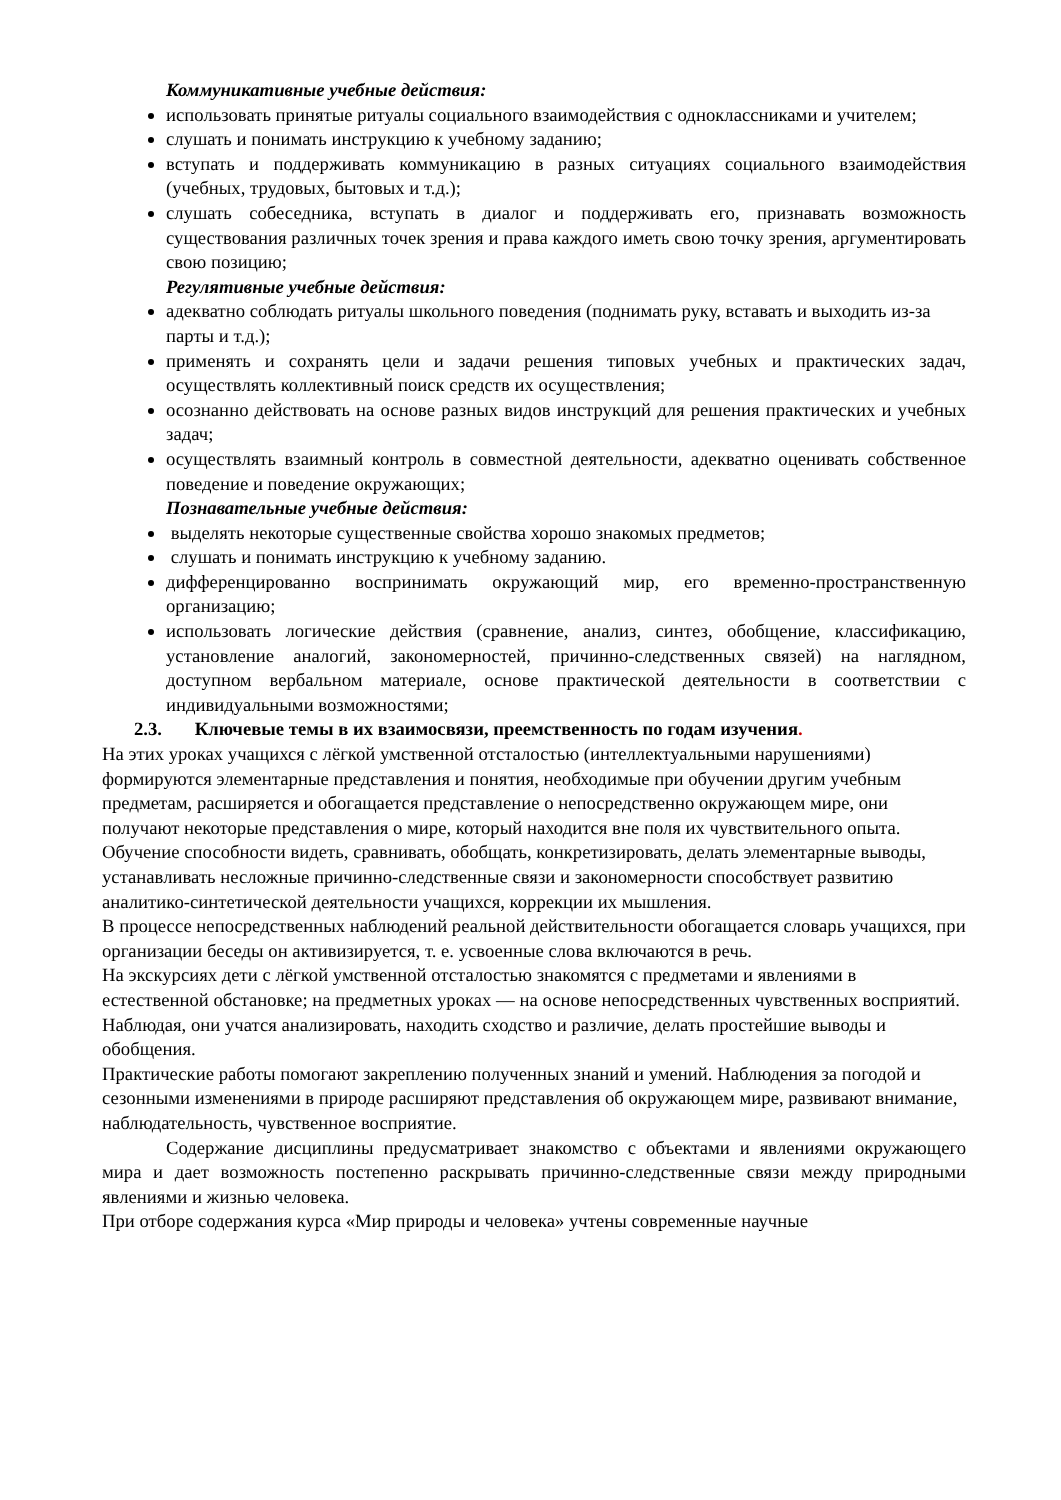Коммуникативные учебные действия:
использовать принятые ритуалы социального взаимодействия с одноклассниками и учителем;
слушать и понимать инструкцию к учебному заданию;
вступать и поддерживать коммуникацию в разных ситуациях социального взаимодействия (учебных, трудовых, бытовых и т.д.);
слушать собеседника, вступать в диалог и поддерживать его, признавать возможность существования различных точек зрения и права каждого иметь свою точку зрения, аргументировать свою позицию;
Регулятивные учебные действия:
адекватно соблюдать ритуалы школьного поведения (поднимать руку, вставать и выходить из-за парты и т.д.);
применять и сохранять цели и задачи решения типовых учебных и практических задач, осуществлять коллективный поиск средств их осуществления;
осознанно действовать на основе разных видов инструкций для решения практических и учебных задач;
осуществлять взаимный контроль в совместной деятельности, адекватно оценивать собственное поведение и поведение окружающих;
Познавательные учебные действия:
выделять некоторые существенные свойства хорошо знакомых предметов;
слушать и понимать инструкцию к учебному заданию.
дифференцированно воспринимать окружающий мир, его временно-пространственную организацию;
использовать логические действия (сравнение, анализ, синтез, обобщение, классификацию, установление аналогий, закономерностей, причинно-следственных связей) на наглядном, доступном вербальном материале, основе практической деятельности в соответствии с индивидуальными возможностями;
2.3. Ключевые темы в их взаимосвязи, преемственность по годам изучения.
На этих уроках учащихся с лёгкой умственной отсталостью (интеллектуальными нарушениями) формируются элементарные представления и понятия, необходимые при обучении другим учебным предметам, расширяется и обогащается представление о непосредственно окружающем мире, они получают некоторые представления о мире, который находится вне поля их чувствительного опыта.
Обучение способности видеть, сравнивать, обобщать, конкретизировать, делать элементарные выводы, устанавливать несложные причинно-следственные связи и закономерности способствует развитию аналитико-синтетической деятельности учащихся, коррекции их мышления.
В процессе непосредственных наблюдений реальной действительности обогащается словарь учащихся, при организации беседы он активизируется, т. е. усвоенные слова включаются в речь.
На экскурсиях дети с лёгкой умственной отсталостью знакомятся с предметами и явлениями в естественной обстановке; на предметных уроках — на основе непосредственных чувственных восприятий. Наблюдая, они учатся анализировать, находить сходство и различие, делать простейшие выводы и обобщения.
Практические работы помогают закреплению полученных знаний и умений. Наблюдения за погодой и сезонными изменениями в природе расширяют представления об окружающем мире, развивают внимание, наблюдательность, чувственное восприятие.
Содержание дисциплины предусматривает знакомство с объектами и явлениями окружающего мира и дает возможность постепенно раскрывать причинно-следственные связи между природными явлениями и жизнью человека.
При отборе содержания курса «Мир природы и человека» учтены современные научные